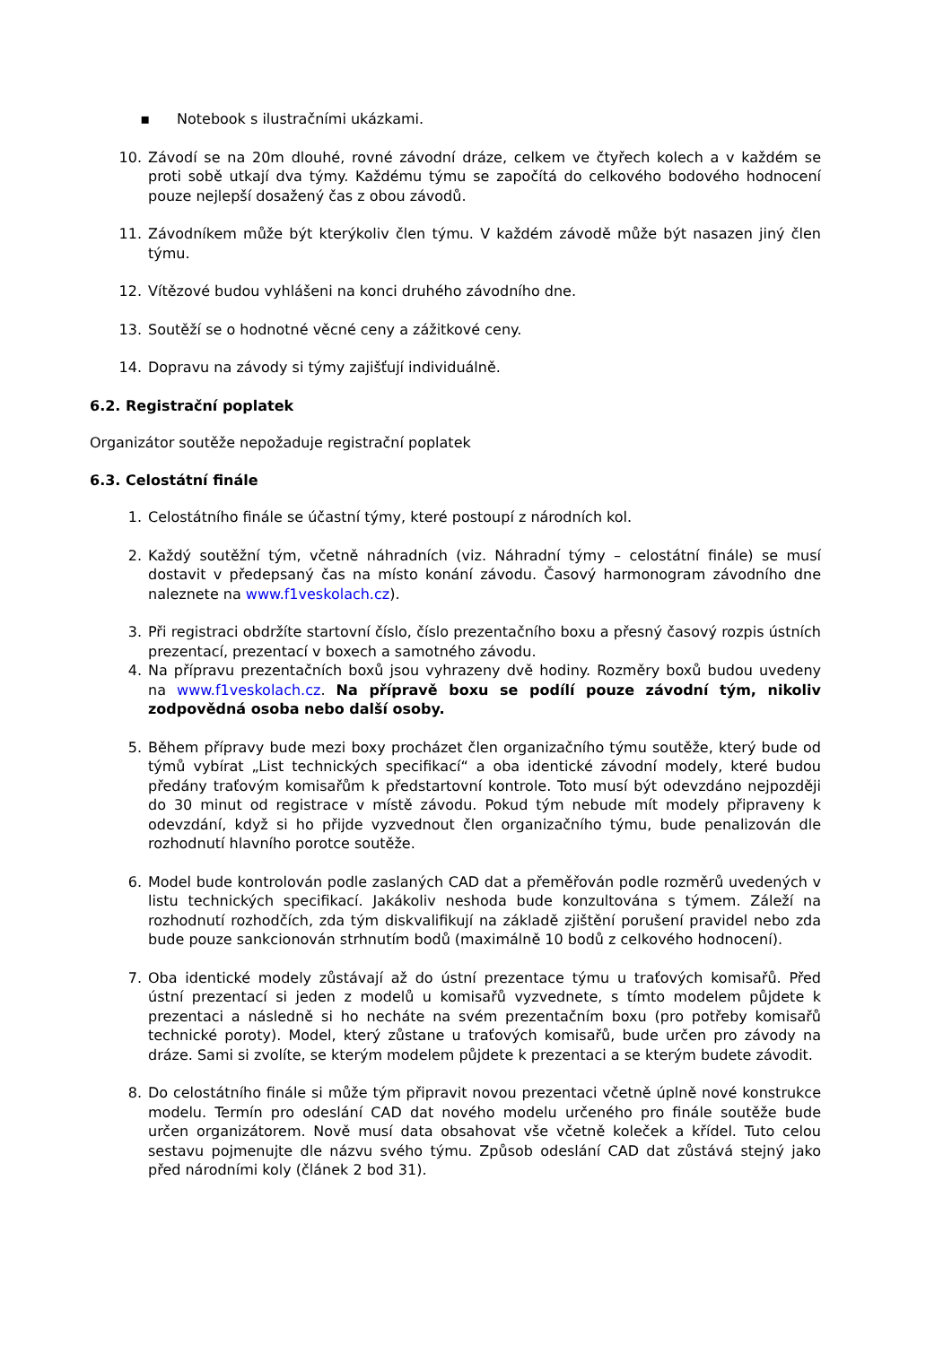▪ Notebook s ilustračními ukázkami.
10. Závodí se na 20m dlouhé, rovné závodní dráze, celkem ve čtyřech kolech a v každém se proti sobě utkají dva týmy. Každému týmu se započítá do celkového bodového hodnocení pouze nejlepší dosažený čas z obou závodů.
11. Závodníkem může být kterýkoliv člen týmu. V každém závodě může být nasazen jiný člen týmu.
12. Vítězové budou vyhlášeni na konci druhého závodního dne.
13. Soutěží se o hodnotné věcné ceny a zážitkové ceny.
14. Dopravu na závody si týmy zajišťují individuálně.
6.2. Registrační poplatek
Organizátor soutěže nepožaduje registrační poplatek
6.3. Celostátní finále
1. Celostátního finále se účastní týmy, které postoupí z národních kol.
2. Každý soutěžní tým, včetně náhradních (viz. Náhradní týmy – celostátní finále) se musí dostavit v předepsaný čas na místo konání závodu. Časový harmonogram závodního dne naleznete na www.f1veskolach.cz).
3. Při registraci obdržíte startovní číslo, číslo prezentačního boxu a přesný časový rozpis ústních prezentací, prezentací v boxech a samotného závodu.
4. Na přípravu prezentačních boxů jsou vyhrazeny dvě hodiny. Rozměry boxů budou uvedeny na www.f1veskolach.cz. Na přípravě boxu se podílí pouze závodní tým, nikoliv zodpovědná osoba nebo další osoby.
5. Během přípravy bude mezi boxy procházet člen organizačního týmu soutěže, který bude od týmů vybírat „List technických specifikací“ a oba identické závodní modely, které budou předány traťovým komisařům k předstartovní kontrole. Toto musí být odevzdáno nejpozději do 30 minut od registrace v místě závodu. Pokud tým nebude mít modely připraveny k odevzdání, když si ho přijde vyzvednout člen organizačního týmu, bude penalizován dle rozhodnutí hlavního porotce soutěže.
6. Model bude kontrolován podle zaslaných CAD dat a přeměřován podle rozměrů uvedených v listu technických specifikací. Jakákoliv neshoda bude konzultována s týmem. Záleží na rozhodnutí rozhodčích, zda tým diskvalifikují na základě zjištění porušení pravidel nebo zda bude pouze sankcionován strhnutím bodů (maximálně 10 bodů z celkového hodnocení).
7. Oba identické modely zůstávají až do ústní prezentace týmu u traťových komisařů. Před ústní prezentací si jeden z modelů u komisařů vyzvednete, s tímto modelem půjdete k prezentaci a následně si ho necháte na svém prezentačním boxu (pro potřeby komisařů technické poroty). Model, který zůstane u traťových komisařů, bude určen pro závody na dráze. Sami si zvolíte, se kterým modelem půjdete k prezentaci a se kterým budete závodit.
8. Do celostátního finále si může tým připravit novou prezentaci včetně úplně nové konstrukce modelu. Termín pro odeslání CAD dat nového modelu určeného pro finále soutěže bude určen organizátorem. Nově musí data obsahovat vše včetně koleček a křídel. Tuto celou sestavu pojmenujte dle názvu svého týmu. Způsob odeslání CAD dat zůstává stejný jako před národními koly (článek 2 bod 31).